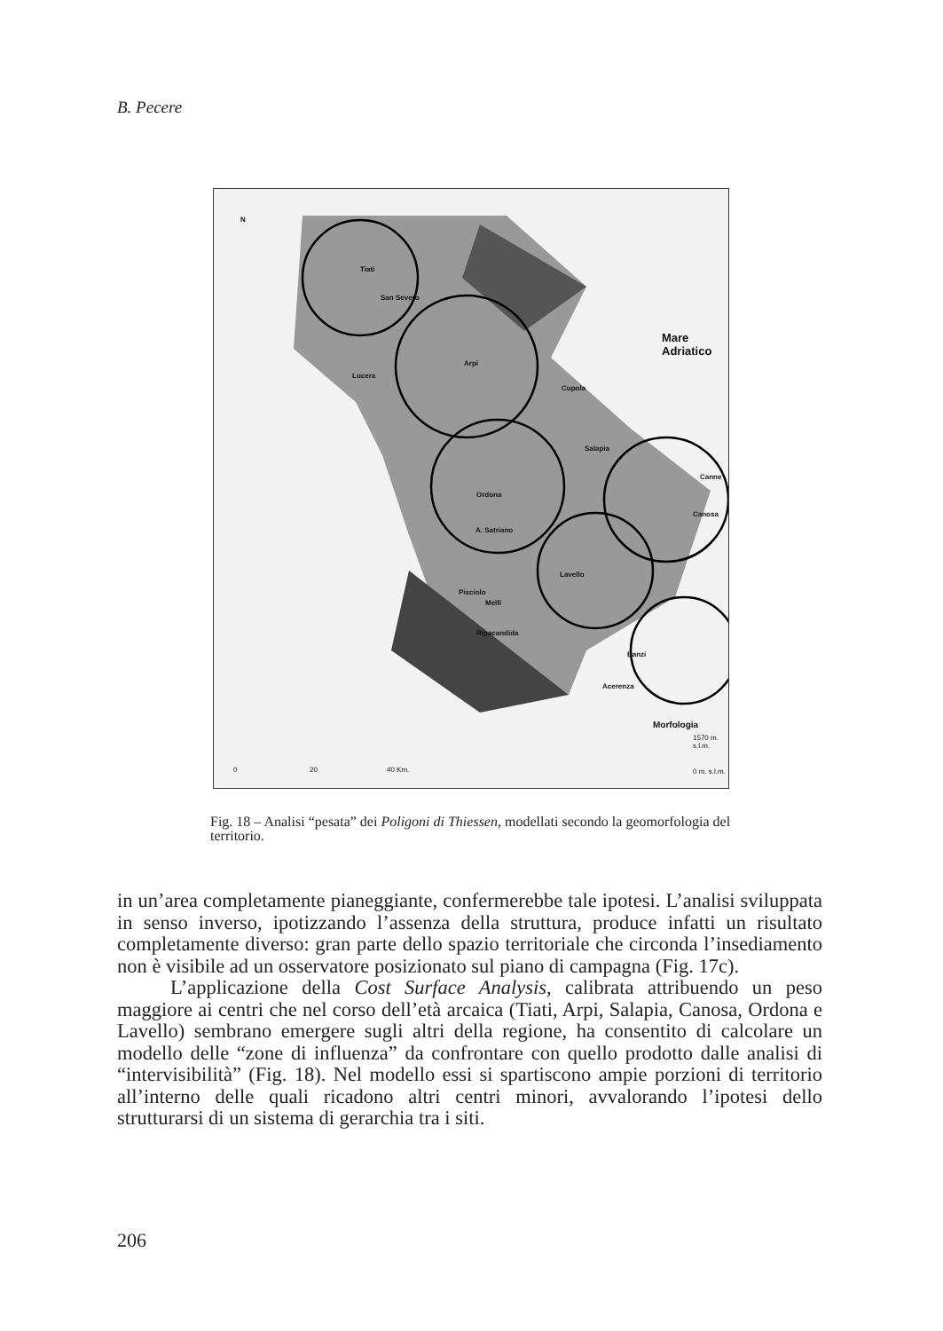B. Pecere
Mare Adriatico
Tiati
San Severo
Lucera
Arpi
Cupola
Salapia
Canne
Ordona
Canosa
A. Satriano
Lavello
Pisciolo
Melfi
Ripacandida
Banzi
Acerenza
N
Morfologia
1570 m. s.l.m.
0 m. s.l.m. 0 20 40 Km.
Fig. 18 – Analisi “pesata” dei Poligoni di Thiessen, modellati secondo la geomorfologia del territorio.
in un’area completamente pianeggiante, confermerebbe tale ipotesi. L’analisi sviluppata in senso inverso, ipotizzando l’assenza della struttura, produce infatti un risultato completamente diverso: gran parte dello spazio territoriale che circonda l’insediamento non è visibile ad un osservatore posizionato sul piano di campagna (Fig. 17c).
L’applicazione della Cost Surface Analysis, calibrata attribuendo un peso maggiore ai centri che nel corso dell’età arcaica (Tiati, Arpi, Salapia, Canosa, Ordona e Lavello) sembrano emergere sugli altri della regione, ha consentito di calcolare un modello delle “zone di influenza” da confrontare con quello prodotto dalle analisi di “intervisibilità” (Fig. 18). Nel modello essi si spartiscono ampie porzioni di territorio all’interno delle quali ricadono altri centri minori, avvalorando l’ipotesi dello strutturarsi di un sistema di gerarchia tra i siti.
206